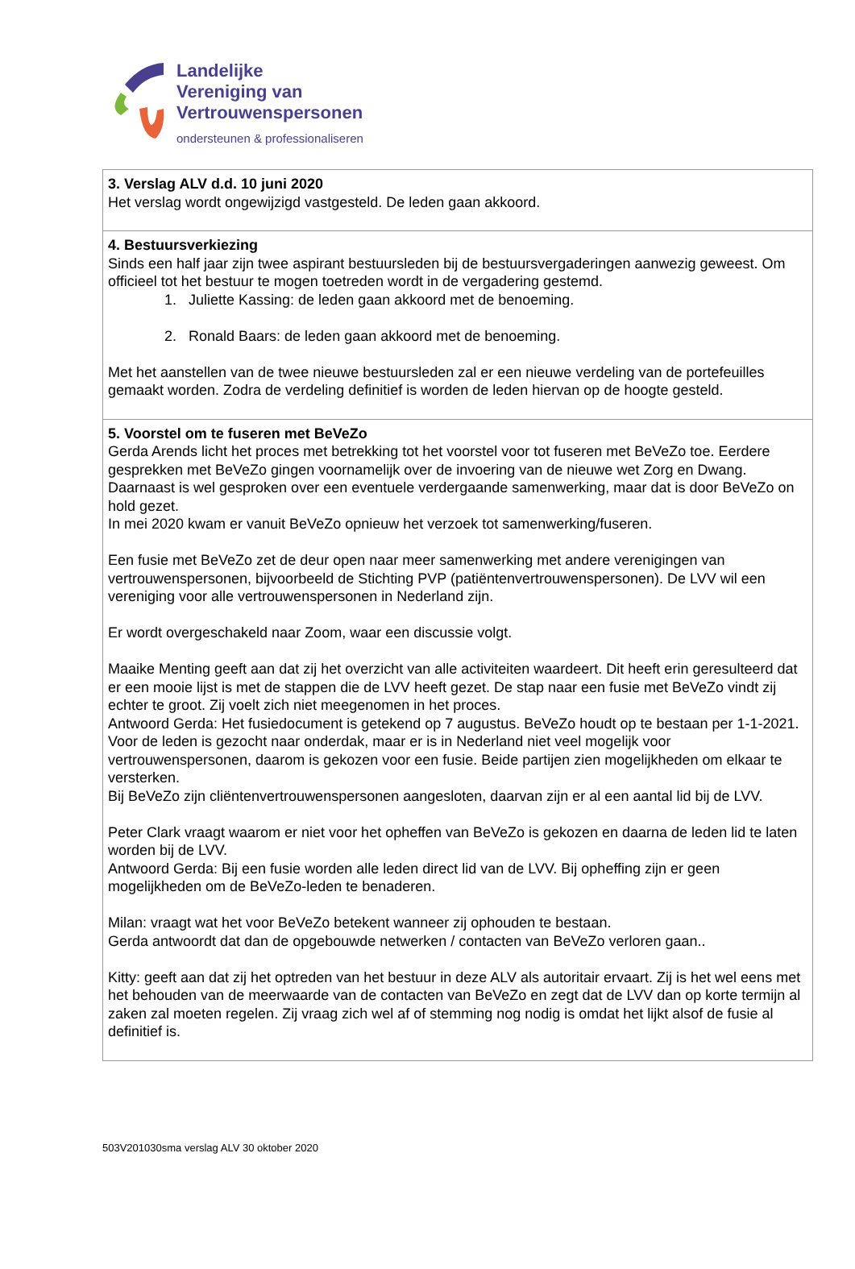Landelijke
Vereniging van
Vertrouwenspersonen
ondersteunen & professionaliseren
| 3. Verslag ALV d.d. 10 juni 2020 Het verslag wordt ongewijzigd vastgesteld. De leden gaan akkoord. |
| 4. Bestuursverkiezing Sinds een half jaar zijn twee aspirant bestuursleden bij de bestuursvergaderingen aanwezig geweest. Om officieel tot het bestuur te mogen toetreden wordt in de vergadering gestemd. 1. Juliette Kassing: de leden gaan akkoord met de benoeming. 2. Ronald Baars: de leden gaan akkoord met de benoeming. Met het aanstellen van de twee nieuwe bestuursleden zal er een nieuwe verdeling van de portefeuilles gemaakt worden. Zodra de verdeling definitief is worden de leden hiervan op de hoogte gesteld. |
| 5. Voorstel om te fuseren met BeVeZo Gerda Arends licht het proces met betrekking tot het voorstel voor tot fuseren met BeVeZo toe. Eerdere gesprekken met BeVeZo gingen voornamelijk over de invoering van de nieuwe wet Zorg en Dwang. Daarnaast is wel gesproken over een eventuele verdergaande samenwerking, maar dat is door BeVeZo on hold gezet. In mei 2020 kwam er vanuit BeVeZo opnieuw het verzoek tot samenwerking/fuseren. Een fusie met BeVeZo zet de deur open naar meer samenwerking met andere verenigingen van vertrouwenspersonen, bijvoorbeeld de Stichting PVP (patiëntenvertrouwenspersonen). De LVV wil een vereniging voor alle vertrouwenspersonen in Nederland zijn. Er wordt overgeschakeld naar Zoom, waar een discussie volgt. Maaike Menting geeft aan dat zij het overzicht van alle activiteiten waardeert. Dit heeft erin geresulteerd dat er een mooie lijst is met de stappen die de LVV heeft gezet. De stap naar een fusie met BeVeZo vindt zij echter te groot. Zij voelt zich niet meegenomen in het proces. Antwoord Gerda: Het fusiedocument is getekend op 7 augustus. BeVeZo houdt op te bestaan per 1-1-2021. Voor de leden is gezocht naar onderdak, maar er is in Nederland niet veel mogelijk voor vertrouwenspersonen, daarom is gekozen voor een fusie. Beide partijen zien mogelijkheden om elkaar te versterken. Bij BeVeZo zijn cliëntenvertrouwenspersonen aangesloten, daarvan zijn er al een aantal lid bij de LVV. Peter Clark vraagt waarom er niet voor het opheffen van BeVeZo is gekozen en daarna de leden lid te laten worden bij de LVV. Antwoord Gerda: Bij een fusie worden alle leden direct lid van de LVV. Bij opheffing zijn er geen mogelijkheden om de BeVeZo-leden te benaderen. Milan: vraagt wat het voor BeVeZo betekent wanneer zij ophouden te bestaan. Gerda antwoordt dat dan de opgebouwde netwerken / contacten van BeVeZo verloren gaan.. Kitty: geeft aan dat zij het optreden van het bestuur in deze ALV als autoritair ervaart. Zij is het wel eens met het behouden van de meerwaarde van de contacten van BeVeZo en zegt dat de LVV dan op korte termijn al zaken zal moeten regelen. Zij vraag zich wel af of stemming nog nodig is omdat het lijkt alsof de fusie al definitief is. |
503V201030sma verslag ALV 30 oktober 2020